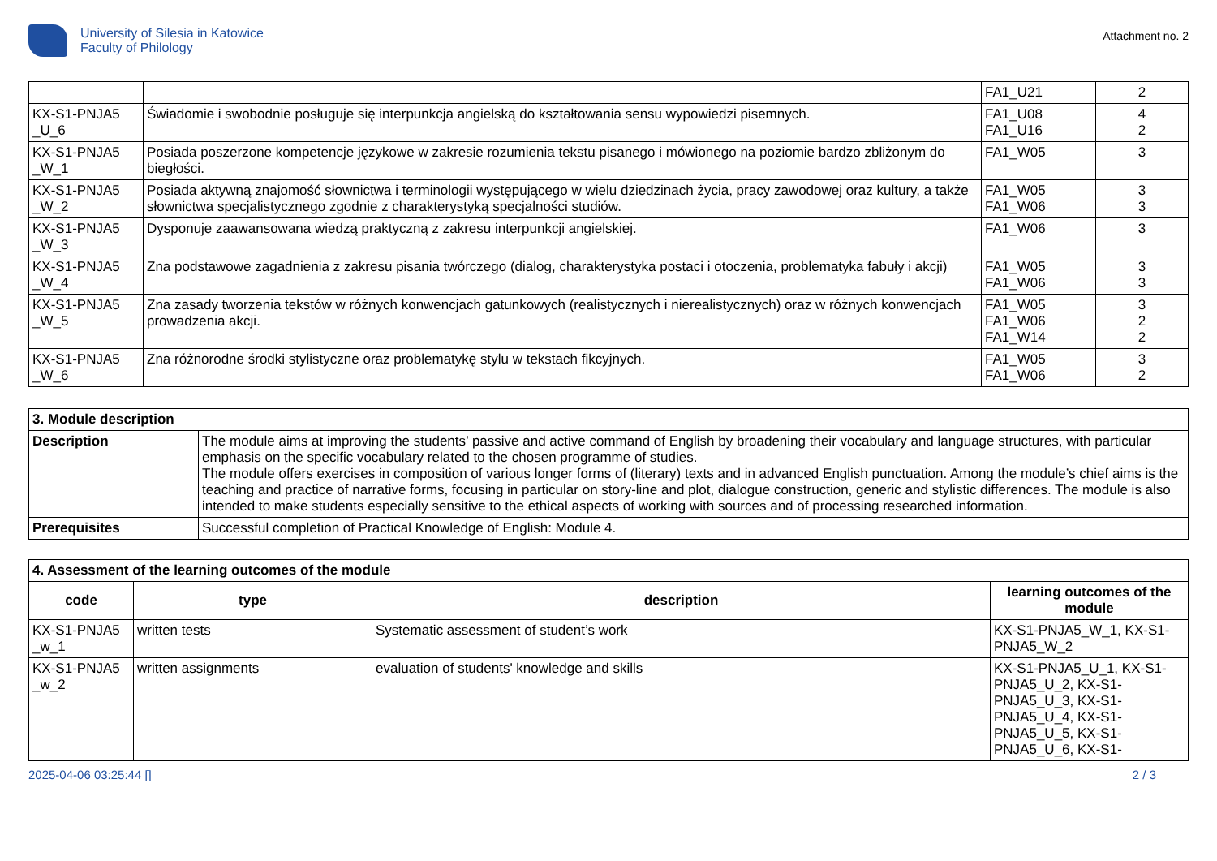University of Silesia in Katowice
Faculty of Philology
Attachment no. 2
| | | FA1_U21 | 2 |
| KX-S1-PNJA5 _U_6 | Świadomie i swobodnie posługuje się interpunkcja angielską do kształtowania sensu wypowiedzi pisemnych. | FA1_U08 FA1_U16 | 4 2 |
| KX-S1-PNJA5 _W_1 | Posiada poszerzone kompetencje językowe w zakresie rozumienia tekstu pisanego i mówionego na poziomie bardzo zbliżonym do biegłości. | FA1_W05 | 3 |
| KX-S1-PNJA5 _W_2 | Posiada aktywną znajomość słownictwa i terminologii występującego w wielu dziedzinach życia, pracy zawodowej oraz kultury, a także słownictwa specjalistycznego zgodnie z charakterystyką specjalności studiów. | FA1_W05 FA1_W06 | 3 3 |
| KX-S1-PNJA5 _W_3 | Dysponuje zaawansowana wiedzą praktyczną z zakresu interpunkcji angielskiej. | FA1_W06 | 3 |
| KX-S1-PNJA5 _W_4 | Zna podstawowe zagadnienia z zakresu pisania twórczego (dialog, charakterystyka postaci i otoczenia, problematyka fabuły i akcji) | FA1_W05 FA1_W06 | 3 3 |
| KX-S1-PNJA5 _W_5 | Zna zasady tworzenia tekstów w różnych konwencjach gatunkowych (realistycznych i nierealistycznych) oraz w różnych konwencjach prowadzenia akcji. | FA1_W05 FA1_W06 FA1_W14 | 3 2 2 |
| KX-S1-PNJA5 _W_6 | Zna różnorodne środki stylistyczne oraz problematykę stylu w tekstach fikcyjnych. | FA1_W05 FA1_W06 | 3 2 |
| 3. Module description | |
| --- | --- |
| Description | The module aims at improving the students’ passive and active command of English by broadening their vocabulary and language structures, with particular emphasis on the specific vocabulary related to the chosen programme of studies. The module offers exercises in composition of various longer forms of (literary) texts and in advanced English punctuation. Among the module’s chief aims is the teaching and practice of narrative forms, focusing in particular on story-line and plot, dialogue construction, generic and stylistic differences. The module is also intended to make students especially sensitive to the ethical aspects of working with sources and of processing researched information. |
| Prerequisites | Successful completion of Practical Knowledge of English: Module 4. |
| 4. Assessment of the learning outcomes of the module | | | |
| --- | --- | --- | --- |
| code | type | description | learning outcomes of the module |
| KX-S1-PNJA5 _w_1 | written tests | Systematic assessment of student’s work | KX-S1-PNJA5_W_1, KX-S1-PNJA5_W_2 |
| KX-S1-PNJA5 _w_2 | written assignments | evaluation of students' knowledge and skills | KX-S1-PNJA5_U_1, KX-S1-PNJA5_U_2, KX-S1-PNJA5_U_3, KX-S1-PNJA5_U_4, KX-S1-PNJA5_U_5, KX-S1-PNJA5_U_6, KX-S1- |
2025-04-06 03:25:44 [] 2 / 3